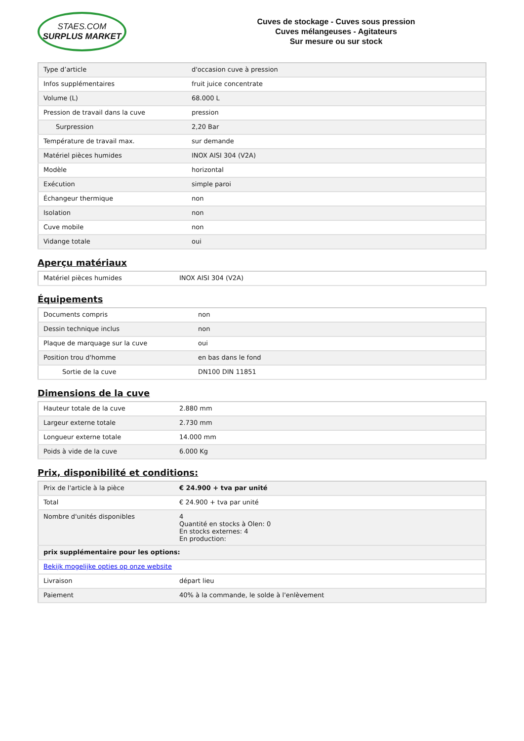STAES.COM
SURPLUS MARKET
Cuves de stockage - Cuves sous pression
Cuves mélangeuses - Agitateurs
Sur mesure ou sur stock
| Type d’article | d'occasion cuve à pression |
| Infos supplémentaires | fruit juice concentrate |
| Volume (L) | 68.000 L |
| Pression de travail dans la cuve | pression |
| Surpression | 2,20 Bar |
| Température de travail max. | sur demande |
| Matériel pièces humides | INOX AISI 304 (V2A) |
| Modèle | horizontal |
| Exécution | simple paroi |
| Échangeur thermique | non |
| Isolation | non |
| Cuve mobile | non |
| Vidange totale | oui |
Aperçu matériaux
| Matériel pièces humides | INOX AISI 304 (V2A) |
Équipements
| Documents compris | non |
| Dessin technique inclus | non |
| Plaque de marquage sur la cuve | oui |
| Position trou d'homme | en bas dans le fond |
| Sortie de la cuve | DN100 DIN 11851 |
Dimensions de la cuve
| Hauteur totale de la cuve | 2.880 mm |
| Largeur externe totale | 2.730 mm |
| Longueur externe totale | 14.000 mm |
| Poids à vide de la cuve | 6.000 Kg |
Prix, disponibilité et conditions:
| Prix de l'article à la pièce | € 24.900 + tva par unité |
| Total | € 24.900 + tva par unité |
| Nombre d'unités disponibles | 4 Quantité en stocks à Olen: 0 En stocks externes: 4 En production: |
| prix supplémentaire pour les options: | |
| Bekijk mogelijke opties op onze website | |
| Livraison | départ lieu |
| Paiement | 40% à la commande, le solde à l'enlèvement |